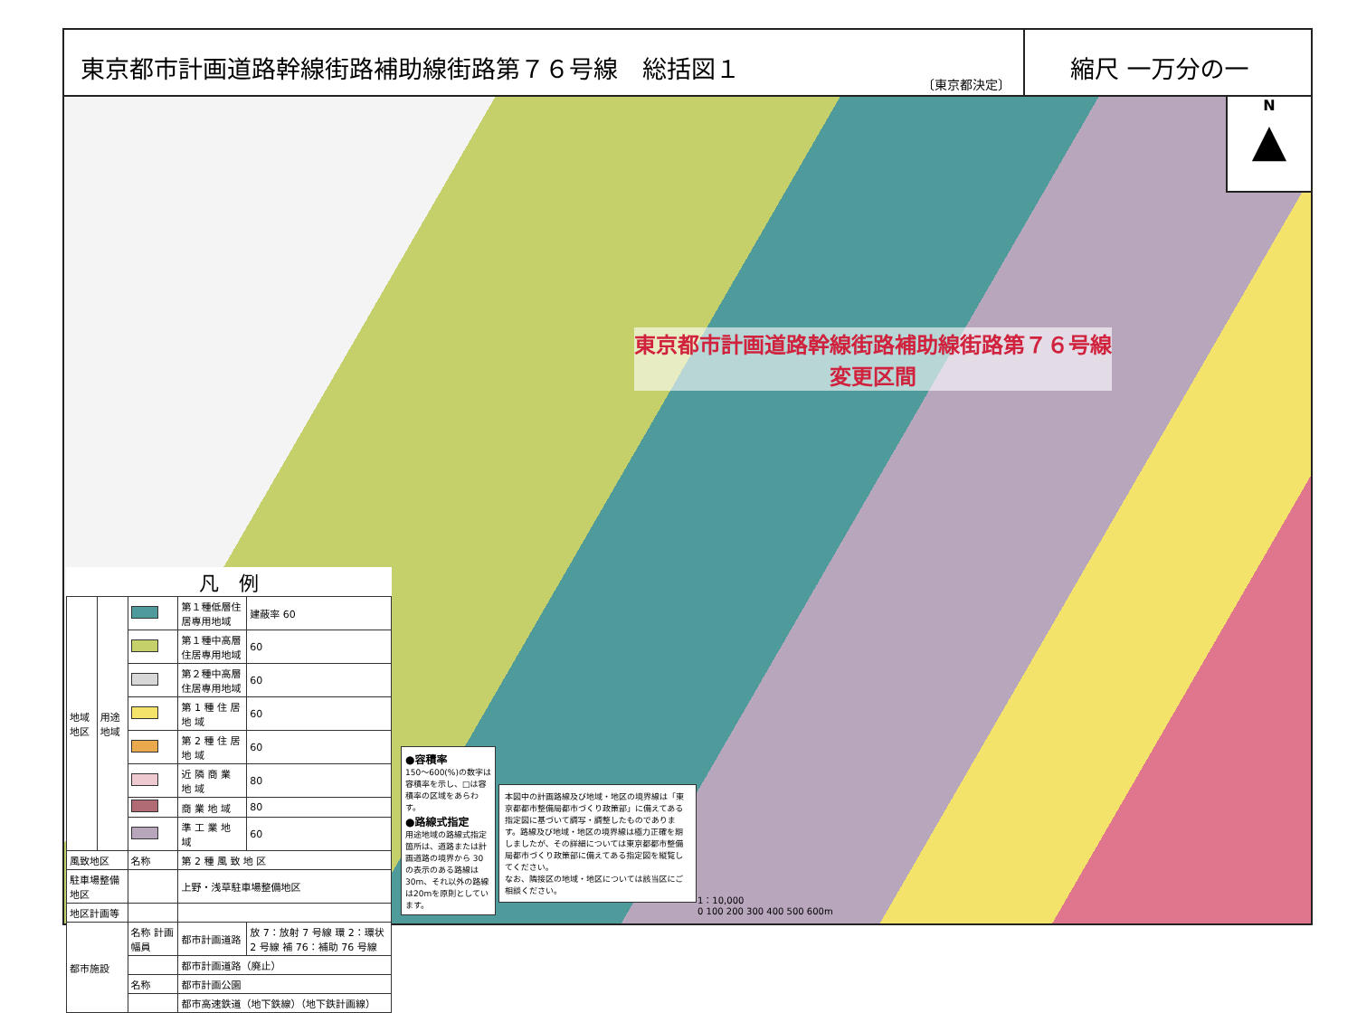東京都市計画道路幹線街路補助線街路第７６号線　総括図１
〔東京都決定〕
縮尺 一万分の一
N
▲
東京都市計画道路幹線街路補助線街路第７６号線
変更区間
凡　例
| 地域地区 | 用途地域 | | 第１種低層住居専用地域 | 建蔽率 60 |
| | | | 第１種中高層住居専用地域 | 60 |
| | | | 第２種中高層住居専用地域 | 60 |
| | | | 第 1 種 住 居 地 域 | 60 |
| | | | 第 2 種 住 居 地 域 | 60 |
| | | | 近 隣 商 業 地 域 | 80 |
| | | | 商 業 地 域 | 80 |
| | | | 準 工 業 地 域 | 60 |
| 風致地区 | | 名称 | 第 2 種 風 致 地 区 | |
| 駐車場整備地区 | | | 上野・浅草駐車場整備地区 | |
| 地区計画等 | | | | |
| 都市施設 | | 名称 計画幅員 | 都市計画道路 | 放 7：放射 7 号線 環 2：環状 2 号線 補 76：補助 76 号線 |
| | | | 都市計画道路（廃止） | |
| | | 名称 | 都市計画公園 | |
| | | | 都市高速鉄道（地下鉄線）（地下鉄計画線） | |
●容積率
150～600(%)の数字は容積率を示し、□は容積率の区域をあらわす。
●路線式指定
用途地域の路線式指定箇所は、道路または計画道路の境界から 30 の表示のある路線は30m、それ以外の路線は20mを原則としています。
本図中の計画路線及び地域・地区の境界線は「東京都都市整備局都市づくり政策部」に備えてある指定図に基づいて調写・調整したものであります。路線及び地域・地区の境界線は極力正確を期しましたが、その詳細については東京都都市整備局都市づくり政策部に備えてある指定図を縦覧してください。
なお、隣接区の地域・地区については該当区にご相談ください。
1：10,000
0 100 200 300 400 500 600m